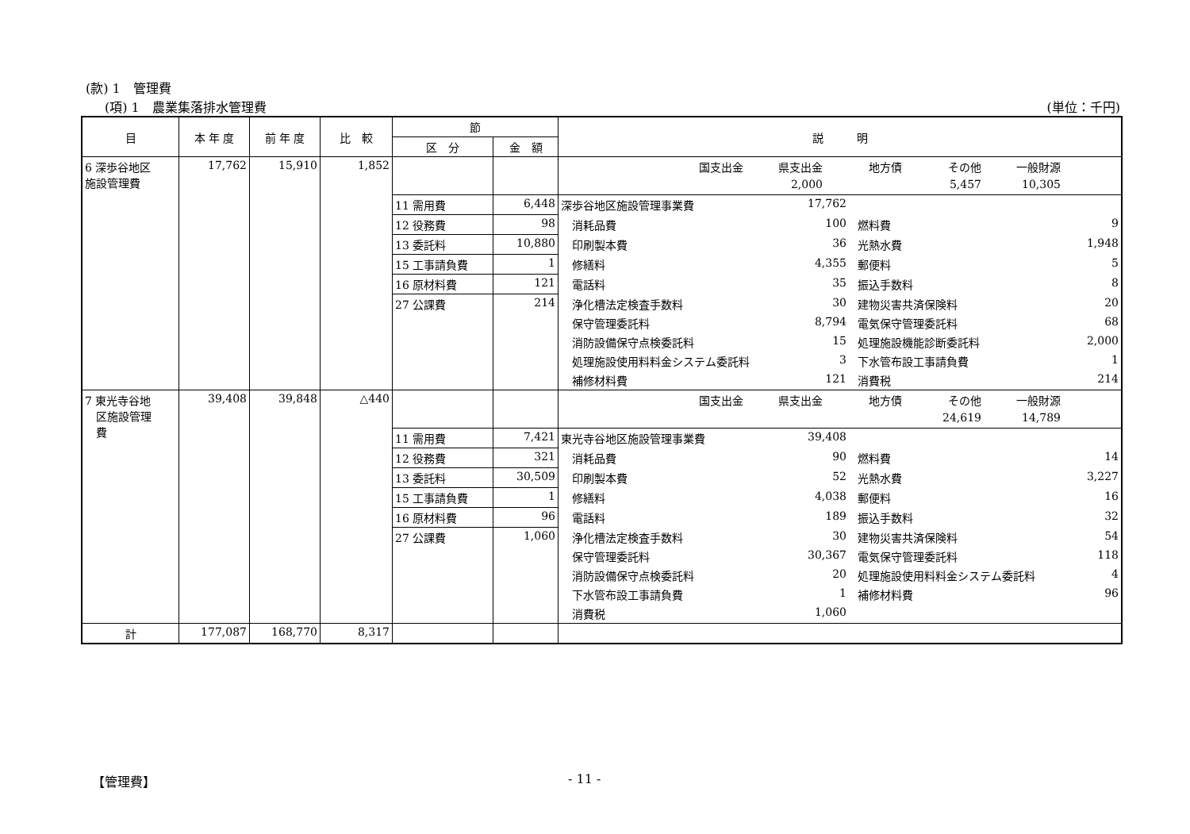(款) 1　管理費
(項) 1　農業集落排水管理費 (単位：千円)
| 目 | 本 年 度 | 前 年 度 | 比 較 | 節 | | 説 明 |
| --- | --- | --- | --- | --- | --- | --- |
| | | | | 区 分 | 金 額 | |
| 6 深歩谷地区 施設管理費 | 17,762 | 15,910 | 1,852 | | | 国支出金 県支出金 地方債 その他 一般財源 |
| | | | | | | 2,000 5,457 10,305 |
| | | | | 11 需用費 | 6,448 | 深歩谷地区施設管理事業費 17,762 |
| | | | | 12 役務費 | 98 | 消耗品費 100 燃料費 9 |
| | | | | 13 委託料 | 10,880 | 印刷製本費 36 光熱水費 1,948 |
| | | | | 15 工事請負費 | 1 | 修繕料 4,355 郵便料 5 |
| | | | | 16 原材料費 | 121 | 電話料 35 振込手数料 8 |
| | | | | 27 公課費 | 214 | 浄化槽法定検査手数料 30 建物災害共済保険料 20 |
| | | | | | | 保守管理委託料 8,794 電気保守管理委託料 68 |
| | | | | | | 消防設備保守点検委託料 15 処理施設機能診断委託料 2,000 |
| | | | | | | 処理施設使用料料金システム委託料 3 下水管布設工事請負費 1 |
| | | | | | | 補修材料費 121 消費税 214 |
| 7 東光寺谷地 区施設管理 費 | 39,408 | 39,848 | △440 | | | 国支出金 県支出金 地方債 その他 一般財源 |
| | | | | | | 24,619 14,789 |
| | | | | 11 需用費 | 7,421 | 東光寺谷地区施設管理事業費 39,408 |
| | | | | 12 役務費 | 321 | 消耗品費 90 燃料費 14 |
| | | | | 13 委託料 | 30,509 | 印刷製本費 52 光熱水費 3,227 |
| | | | | 15 工事請負費 | 1 | 修繕料 4,038 郵便料 16 |
| | | | | 16 原材料費 | 96 | 電話料 189 振込手数料 32 |
| | | | | 27 公課費 | 1,060 | 浄化槽法定検査手数料 30 建物災害共済保険料 54 |
| | | | | | | 保守管理委託料 30,367 電気保守管理委託料 118 |
| | | | | | | 消防設備保守点検委託料 20 処理施設使用料料金システム委託料 4 |
| | | | | | | 下水管布設工事請負費 1 補修材料費 96 |
| | | | | | | 消費税 1,060 |
| 計 | 177,087 | 168,770 | 8,317 | | | |
【管理費】 - 11 -